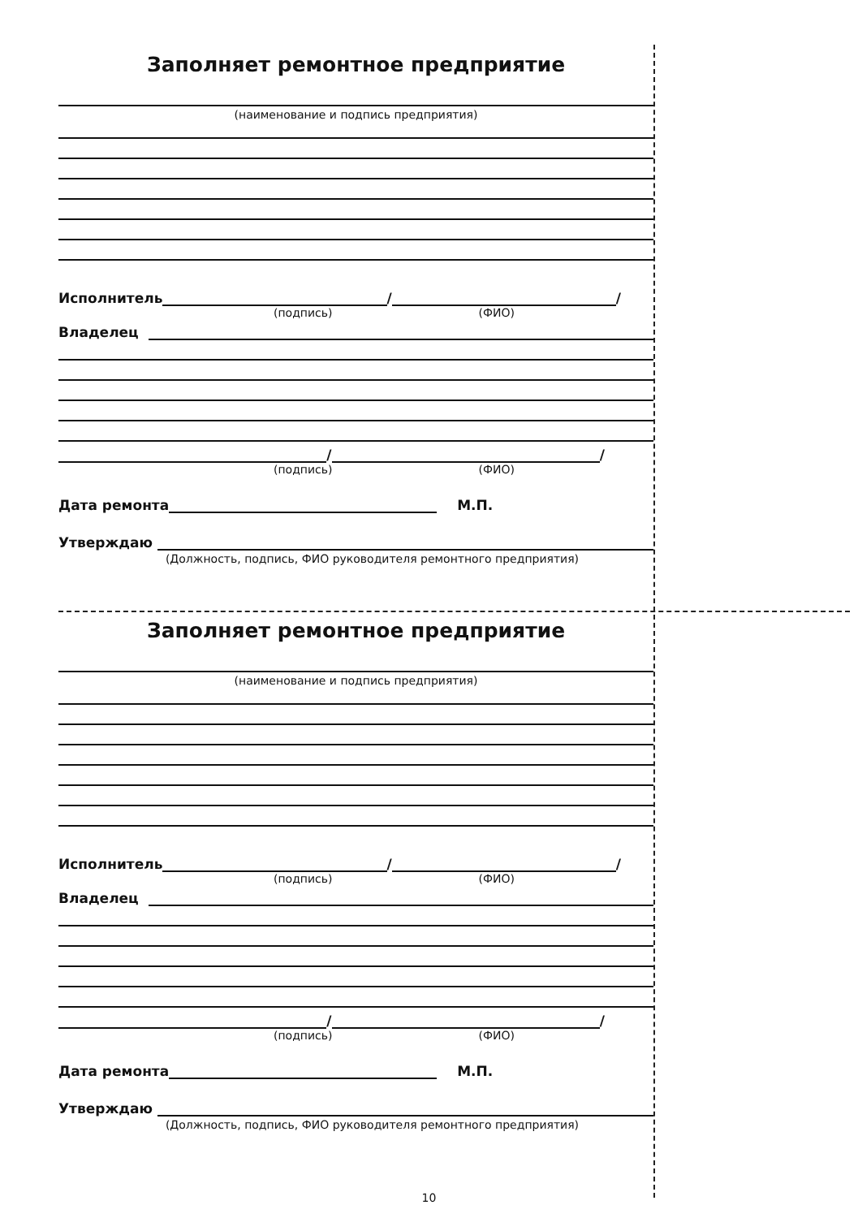Заполняет ремонтное предприятие
(наименование и подпись предприятия)
Исполнитель / /
(подпись) (ФИО)
Владелец
/ /
(подпись) (ФИО)
Дата ремонта М.П.
Утверждаю
(Должность, подпись, ФИО руководителя ремонтного предприятия)
Заполняет ремонтное предприятие
(наименование и подпись предприятия)
Исполнитель / /
(подпись) (ФИО)
Владелец
/ /
(подпись) (ФИО)
Дата ремонта М.П.
Утверждаю
(Должность, подпись, ФИО руководителя ремонтного предприятия)
10